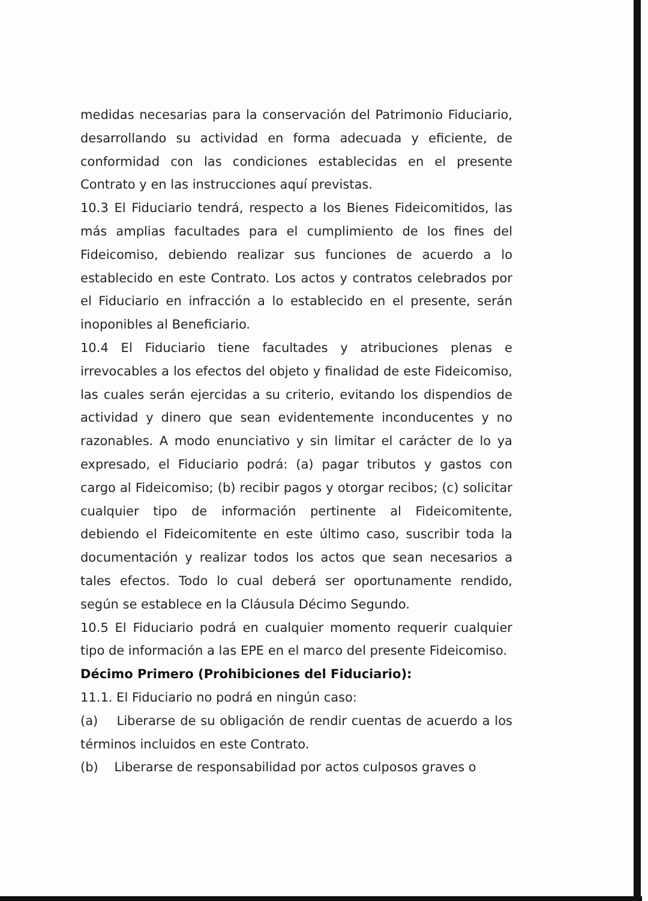medidas necesarias para la conservación del Patrimonio Fiduciario, desarrollando su actividad en forma adecuada y eficiente, de conformidad con las condiciones establecidas en el presente Contrato y en las instrucciones aquí previstas.
10.3 El Fiduciario tendrá, respecto a los Bienes Fideicomitidos, las más amplias facultades para el cumplimiento de los fines del Fideicomiso, debiendo realizar sus funciones de acuerdo a lo establecido en este Contrato. Los actos y contratos celebrados por el Fiduciario en infracción a lo establecido en el presente, serán inoponibles al Beneficiario.
10.4 El Fiduciario tiene facultades y atribuciones plenas e irrevocables a los efectos del objeto y finalidad de este Fideicomiso, las cuales serán ejercidas a su criterio, evitando los dispendios de actividad y dinero que sean evidentemente inconducentes y no razonables. A modo enunciativo y sin limitar el carácter de lo ya expresado, el Fiduciario podrá: (a) pagar tributos y gastos con cargo al Fideicomiso; (b) recibir pagos y otorgar recibos; (c) solicitar cualquier tipo de información pertinente al Fideicomitente, debiendo el Fideicomitente en este último caso, suscribir toda la documentación y realizar todos los actos que sean necesarios a tales efectos. Todo lo cual deberá ser oportunamente rendido, según se establece en la Cláusula Décimo Segundo.
10.5 El Fiduciario podrá en cualquier momento requerir cualquier tipo de información a las EPE en el marco del presente Fideicomiso.
Décimo Primero (Prohibiciones del Fiduciario):
11.1. El Fiduciario no podrá en ningún caso:
(a) Liberarse de su obligación de rendir cuentas de acuerdo a los términos incluidos en este Contrato.
(b) Liberarse de responsabilidad por actos culposos graves o